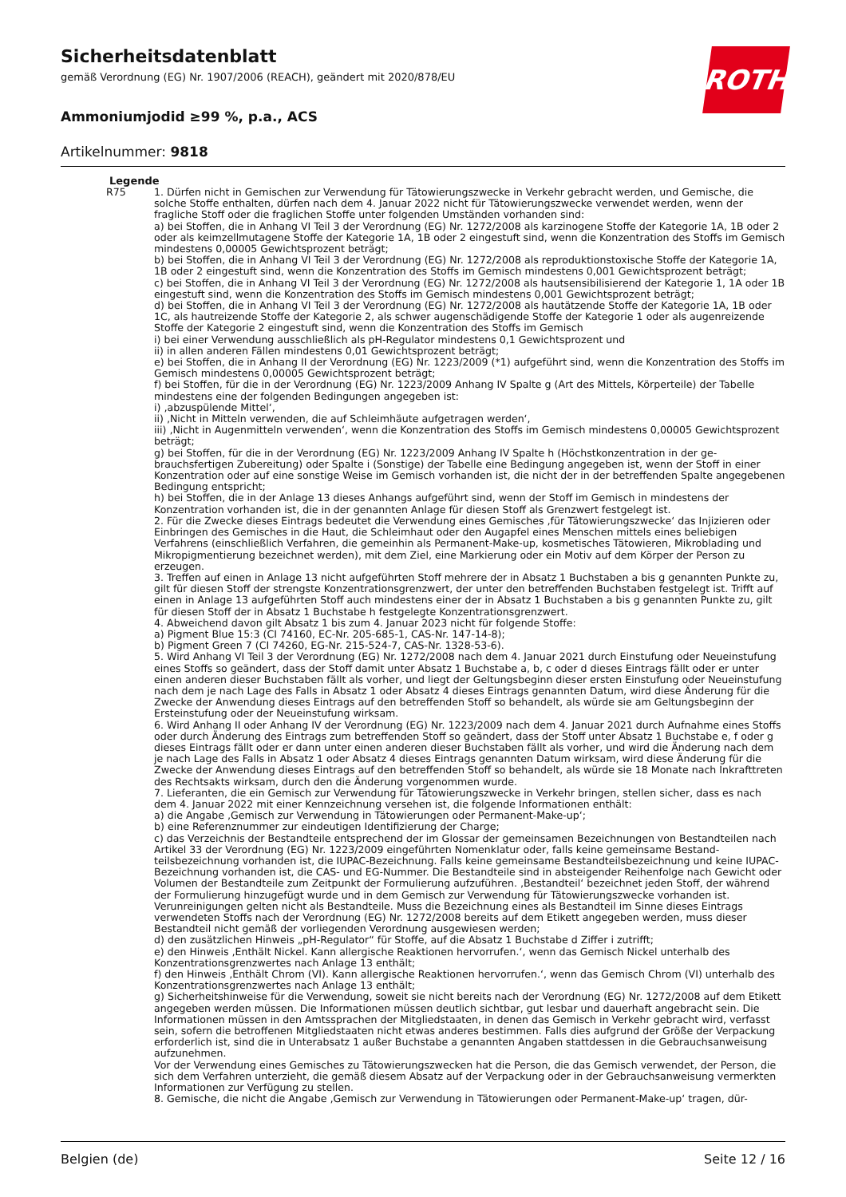Sicherheitsdatenblatt
gemäß Verordnung (EG) Nr. 1907/2006 (REACH), geändert mit 2020/878/EU
ROTH
Ammoniumjodid ≥99 %, p.a., ACS
Artikelnummer: 9818
Legende
R75 1. Dürfen nicht in Gemischen zur Verwendung für Tätowierungszwecke in Verkehr gebracht werden, und Gemische, die solche Stoffe enthalten, dürfen nach dem 4. Januar 2022 nicht für Tätowierungszwecke verwendet werden, wenn der fragliche Stoff oder die fraglichen Stoffe unter folgenden Umständen vorhanden sind:
a) bei Stoffen, die in Anhang VI Teil 3 der Verordnung (EG) Nr. 1272/2008 als karzinogene Stoffe der Kategorie 1A, 1B oder 2 oder als keimzellmutagene Stoffe der Kategorie 1A, 1B oder 2 eingestuft sind, wenn die Konzentration des Stoffs im Gemisch mindestens 0,00005 Gewichtsprozent beträgt;
b) bei Stoffen, die in Anhang VI Teil 3 der Verordnung (EG) Nr. 1272/2008 als reproduktionstoxische Stoffe der Katego­rie 1A, 1B oder 2 eingestuft sind, wenn die Konzentration des Stoffs im Gemisch mindestens 0,001 Gewichtsprozent beträgt;
c) bei Stoffen, die in Anhang VI Teil 3 der Verordnung (EG) Nr. 1272/2008 als hautsensibilisierend der Kategorie 1, 1A oder 1B eingestuft sind, wenn die Konzentration des Stoffs im Gemisch mindestens 0,001 Gewichtsprozent beträgt;
d) bei Stoffen, die in Anhang VI Teil 3 der Verordnung (EG) Nr. 1272/2008 als hautätzende Stoffe der Kategorie 1A, 1B oder 1C, als hautreizende Stoffe der Kategorie 2, als schwer augenschädigende Stoffe der Kategorie 1 oder als augen­reizende Stoffe der Kategorie 2 eingestuft sind, wenn die Konzentration des Stoffs im Gemisch
i) bei einer Verwendung ausschließlich als pH-Regulator mindestens 0,1 Gewichtsprozent und
ii) in allen anderen Fällen mindestens 0,01 Gewichtsprozent beträgt;
e) bei Stoffen, die in Anhang II der Verordnung (EG) Nr. 1223/2009 (*1) aufgeführt sind, wenn die Konzentration des Stoffs im Gemisch mindestens 0,00005 Gewichtsprozent beträgt;
f) bei Stoffen, für die in der Verordnung (EG) Nr. 1223/2009 Anhang IV Spalte g (Art des Mittels, Körperteile) der Tabel­le mindestens eine der folgenden Bedingungen angegeben ist:
i) ‚abzuspülende Mittel‘,
ii) ‚Nicht in Mitteln verwenden, die auf Schleimhäute aufgetragen werden‘,
iii) ‚Nicht in Augenmitteln verwenden‘, wenn die Konzentration des Stoffs im Gemisch mindestens 0,00005 Ge­wichtsprozent beträgt;
g) bei Stoffen, für die in der Verordnung (EG) Nr. 1223/2009 Anhang IV Spalte h (Höchstkonzentration in der ge­brauchsfertigen Zubereitung) oder Spalte i (Sonstige) der Tabelle eine Bedingung angegeben ist, wenn der Stoff in ei­ner Konzentration oder auf eine sonstige Weise im Gemisch vorhanden ist, die nicht der in der betreffenden Spalte an­gegebenen Bedingung entspricht;
h) bei Stoffen, die in der Anlage 13 dieses Anhangs aufgeführt sind, wenn der Stoff im Gemisch in mindestens der Konzentration vorhanden ist, die in der genannten Anlage für diesen Stoff als Grenzwert festgelegt ist.
2. Für die Zwecke dieses Eintrags bedeutet die Verwendung eines Gemisches ‚für Tätowierungszwecke‘ das Injizieren oder Einbringen des Gemisches in die Haut, die Schleimhaut oder den Augapfel eines Menschen mittels eines beliebi­gen Verfahrens (einschließlich Verfahren, die gemeinhin als Permanent-Make-up, kosmetisches Tätowieren, Mikrobla­ding und Mikropigmentierung bezeichnet werden), mit dem Ziel, eine Markierung oder ein Motiv auf dem Körper der Person zu erzeugen.
3. Treffen auf einen in Anlage 13 nicht aufgeführten Stoff mehrere der in Absatz 1 Buchstaben a bis g genannten Punkte zu, gilt für diesen Stoff der strengste Konzentrationsgrenzwert, der unter den betreffenden Buchstaben fest­gelegt ist. Trifft auf einen in Anlage 13 aufgeführten Stoff auch mindestens einer der in Absatz 1 Buchstaben a bis g genannten Punkte zu, gilt für diesen Stoff der in Absatz 1 Buchstabe h festgelegte Konzentrationsgrenzwert.
4. Abweichend davon gilt Absatz 1 bis zum 4. Januar 2023 nicht für folgende Stoffe:
a) Pigment Blue 15:3 (CI 74160, EC-Nr. 205-685-1, CAS-Nr. 147-14-8);
b) Pigment Green 7 (CI 74260, EG-Nr. 215-524-7, CAS-Nr. 1328-53-6).
5. Wird Anhang VI Teil 3 der Verordnung (EG) Nr. 1272/2008 nach dem 4. Januar 2021 durch Einstufung oder Neuein­stufung eines Stoffs so geändert, dass der Stoff damit unter Absatz 1 Buchstabe a, b, c oder d dieses Eintrags fällt oder er unter einen anderen dieser Buchstaben fällt als vorher, und liegt der Geltungsbeginn dieser ersten Einstufung oder Neueinstufung nach dem je nach Lage des Falls in Absatz 1 oder Absatz 4 dieses Eintrags genannten Datum, wird die­se Änderung für die Zwecke der Anwendung dieses Eintrags auf den betreffenden Stoff so behandelt, als würde sie am Geltungsbeginn der Ersteinstufung oder der Neueinstufung wirksam.
6. Wird Anhang II oder Anhang IV der Verordnung (EG) Nr. 1223/2009 nach dem 4. Januar 2021 durch Aufnahme ei­nes Stoffs oder durch Änderung des Eintrags zum betreffenden Stoff so geändert, dass der Stoff unter Absatz 1 Buch­stabe e, f oder g dieses Eintrags fällt oder er dann unter einen anderen dieser Buchstaben fällt als vorher, und wird die Änderung nach dem je nach Lage des Falls in Absatz 1 oder Absatz 4 dieses Eintrags genannten Datum wirksam, wird diese Änderung für die Zwecke der Anwendung dieses Eintrags auf den betreffenden Stoff so behandelt, als wür­de sie 18 Monate nach Inkrafttreten des Rechtsakts wirksam, durch den die Änderung vorgenommen wurde.
7. Lieferanten, die ein Gemisch zur Verwendung für Tätowierungszwecke in Verkehr bringen, stellen sicher, dass es nach dem 4. Januar 2022 mit einer Kennzeichnung versehen ist, die folgende Informationen enthält:
a) die Angabe ‚Gemisch zur Verwendung in Tätowierungen oder Permanent-Make-up‘;
b) eine Referenznummer zur eindeutigen Identifizierung der Charge;
c) das Verzeichnis der Bestandteile entsprechend der im Glossar der gemeinsamen Bezeichnungen von Bestandteilen nach Artikel 33 der Verordnung (EG) Nr. 1223/2009 eingeführten Nomenklatur oder, falls keine gemeinsame Bestand­teilsbezeichnung vorhanden ist, die IUPAC-Bezeichnung. Falls keine gemeinsame Bestandteilsbezeichnung und keine IUPAC-Bezeichnung vorhanden ist, die CAS- und EG-Nummer. Die Bestandteile sind in absteigender Reihenfolge nach Gewicht oder Volumen der Bestandteile zum Zeitpunkt der Formulierung aufzuführen. ‚Bestandteil‘ bezeichnet jeden Stoff, der während der Formulierung hinzugefügt wurde und in dem Gemisch zur Verwendung für Tätowierungs­zwecke vorhanden ist. Verunreinigungen gelten nicht als Bestandteile. Muss die Bezeichnung eines als Bestandteil im Sinne dieses Eintrags verwendeten Stoffs nach der Verordnung (EG) Nr. 1272/2008 bereits auf dem Etikett angegeben werden, muss dieser Bestandteil nicht gemäß der vorliegenden Verordnung ausgewiesen werden;
d) den zusätzlichen Hinweis „pH-Regulator“ für Stoffe, auf die Absatz 1 Buchstabe d Ziffer i zutrifft;
e) den Hinweis ‚Enthält Nickel. Kann allergische Reaktionen hervorrufen.‘, wenn das Gemisch Nickel unterhalb des Konzentrationsgrenzwertes nach Anlage 13 enthält;
f) den Hinweis ‚Enthält Chrom (VI). Kann allergische Reaktionen hervorrufen.‘, wenn das Gemisch Chrom (VI) unter­halb des Konzentrationsgrenzwertes nach Anlage 13 enthält;
g) Sicherheitshinweise für die Verwendung, soweit sie nicht bereits nach der Verordnung (EG) Nr. 1272/2008 auf dem Etikett angegeben werden müssen. Die Informationen müssen deutlich sichtbar, gut lesbar und dauerhaft ange­bracht sein. Die Informationen müssen in den Amtssprachen der Mitgliedstaaten, in denen das Gemisch in Verkehr gebracht wird, verfasst sein, sofern die betroffenen Mitgliedstaaten nicht etwas anderes bestimmen. Falls dies auf­grund der Größe der Verpackung erforderlich ist, sind die in Unterabsatz 1 außer Buchstabe a genannten Angaben stattdessen in die Gebrauchsanweisung aufzunehmen.
Vor der Verwendung eines Gemisches zu Tätowierungszwecken hat die Person, die das Gemisch verwendet, der Per­son, die sich dem Verfahren unterzieht, die gemäß diesem Absatz auf der Verpackung oder in der Gebrauchsanwei­sung vermerkten Informationen zur Verfügung zu stellen.
8. Gemische, die nicht die Angabe ‚Gemisch zur Verwendung in Tätowierungen oder Permanent-Make-up‘ tragen, dür-
Belgien (de) Seite 12 / 16